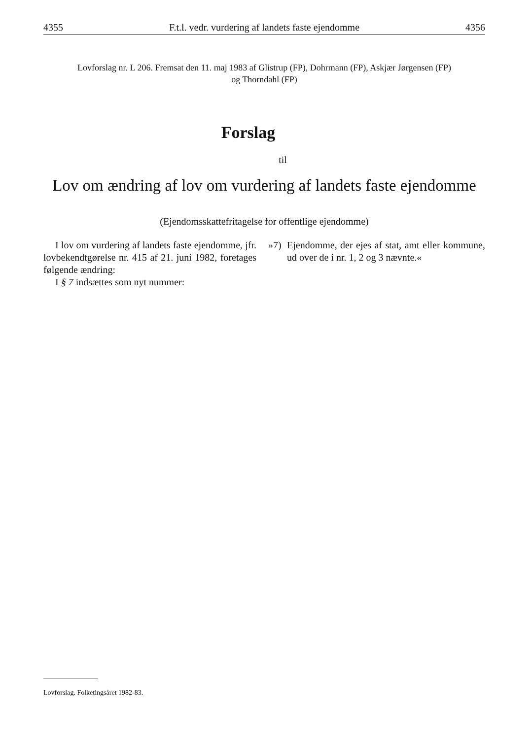4355 F.t.l. vedr. vurdering af landets faste ejendomme 4356
Lovforslag nr. L 206. Fremsat den 11. maj 1983 af Glistrup (FP), Dohrmann (FP), Askjær Jørgensen (FP)
og Thorndahl (FP)
Forslag
til
Lov om ændring af lov om vurdering af landets faste ejendomme
(Ejendomsskattefritagelse for offentlige ejendomme)
I lov om vurdering af landets faste ejendomme, jfr. lovbekendtgørelse nr. 415 af 21. juni 1982, foretages følgende ændring:
I § 7 indsættes som nyt nummer:
»7) Ejendomme, der ejes af stat, amt eller kommune, ud over de i nr. 1, 2 og 3 nævnte.«
Lovforslag. Folketingsåret 1982-83.